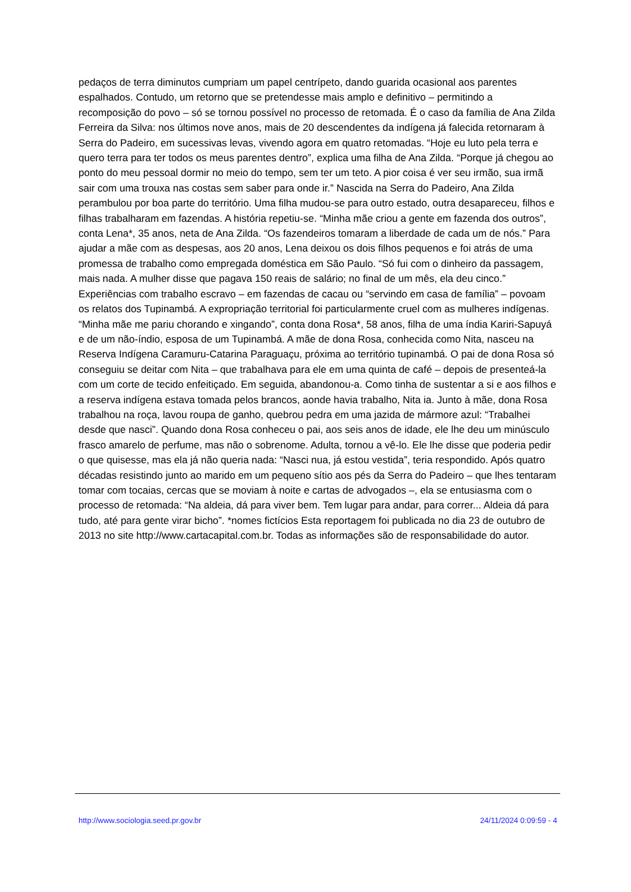pedaços de terra diminutos cumpriam um papel centrípeto, dando guarida ocasional aos parentes espalhados. Contudo, um retorno que se pretendesse mais amplo e definitivo – permitindo a recomposição do povo – só se tornou possível no processo de retomada. É o caso da família de Ana Zilda Ferreira da Silva: nos últimos nove anos, mais de 20 descendentes da indígena já falecida retornaram à Serra do Padeiro, em sucessivas levas, vivendo agora em quatro retomadas. “Hoje eu luto pela terra e quero terra para ter todos os meus parentes dentro”, explica uma filha de Ana Zilda. “Porque já chegou ao ponto do meu pessoal dormir no meio do tempo, sem ter um teto. A pior coisa é ver seu irmão, sua irmã sair com uma trouxa nas costas sem saber para onde ir.” Nascida na Serra do Padeiro, Ana Zilda perambulou por boa parte do território. Uma filha mudou-se para outro estado, outra desapareceu, filhos e filhas trabalharam em fazendas. A história repetiu-se. “Minha mãe criou a gente em fazenda dos outros”, conta Lena*, 35 anos, neta de Ana Zilda. “Os fazendeiros tomaram a liberdade de cada um de nós.” Para ajudar a mãe com as despesas, aos 20 anos, Lena deixou os dois filhos pequenos e foi atrás de uma promessa de trabalho como empregada doméstica em São Paulo. “Só fui com o dinheiro da passagem, mais nada. A mulher disse que pagava 150 reais de salário; no final de um mês, ela deu cinco.” Experiências com trabalho escravo – em fazendas de cacau ou “servindo em casa de família” – povoam os relatos dos Tupinambá. A expropriação territorial foi particularmente cruel com as mulheres indígenas. “Minha mãe me pariu chorando e xingando”, conta dona Rosa*, 58 anos, filha de uma índia Kariri-Sapuyá e de um não-índio, esposa de um Tupinambá. A mãe de dona Rosa, conhecida como Nita, nasceu na Reserva Indígena Caramuru-Catarina Paraguaçu, próxima ao território tupinambá. O pai de dona Rosa só conseguiu se deitar com Nita – que trabalhava para ele em uma quinta de café – depois de presenteá-la com um corte de tecido enfeitiçado. Em seguida, abandonou-a. Como tinha de sustentar a si e aos filhos e a reserva indígena estava tomada pelos brancos, aonde havia trabalho, Nita ia. Junto à mãe, dona Rosa trabalhou na roça, lavou roupa de ganho, quebrou pedra em uma jazida de mármore azul: “Trabalhei desde que nasci”. Quando dona Rosa conheceu o pai, aos seis anos de idade, ele lhe deu um minúsculo frasco amarelo de perfume, mas não o sobrenome. Adulta, tornou a vê-lo. Ele lhe disse que poderia pedir o que quisesse, mas ela já não queria nada: “Nasci nua, já estou vestida”, teria respondido. Após quatro décadas resistindo junto ao marido em um pequeno sítio aos pés da Serra do Padeiro – que lhes tentaram tomar com tocaias, cercas que se moviam à noite e cartas de advogados –, ela se entusiasma com o processo de retomada: “Na aldeia, dá para viver bem. Tem lugar para andar, para correr... Aldeia dá para tudo, até para gente virar bicho”. *nomes fictícios Esta reportagem foi publicada no dia 23 de outubro de 2013 no site http://www.cartacapital.com.br. Todas as informações são de responsabilidade do autor.
http://www.sociologia.seed.pr.gov.br 24/11/2024 0:09:59 - 4